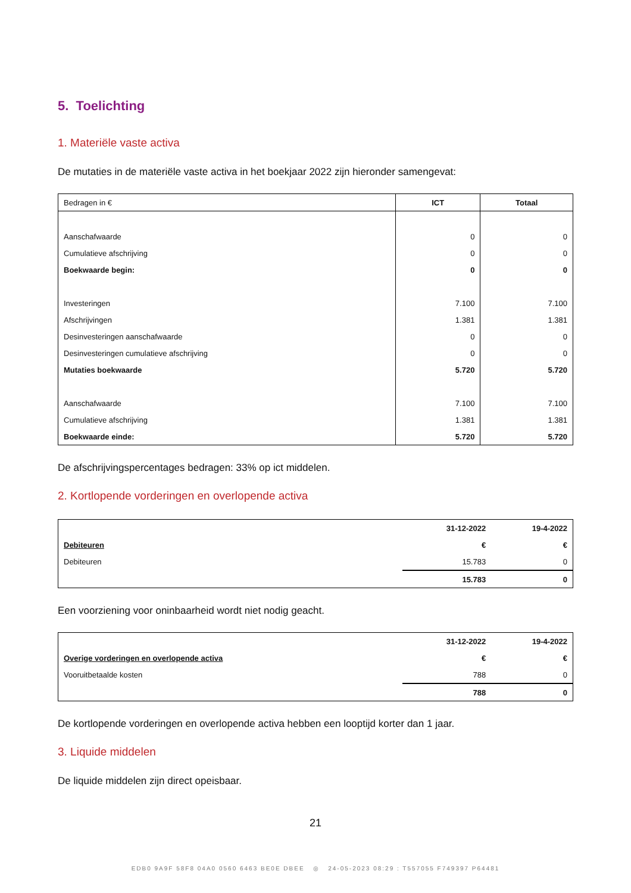5. Toelichting
1. Materiële vaste activa
De mutaties in de materiële vaste activa in het boekjaar 2022 zijn hieronder samengevat:
| Bedragen in € | ICT | Totaal |
| --- | --- | --- |
| Aanschafwaarde | 0 | 0 |
| Cumulatieve afschrijving | 0 | 0 |
| Boekwaarde begin: | 0 | 0 |
| Investeringen | 7.100 | 7.100 |
| Afschrijvingen | 1.381 | 1.381 |
| Desinvesteringen aanschafwaarde | 0 | 0 |
| Desinvesteringen cumulatieve afschrijving | 0 | 0 |
| Mutaties boekwaarde | 5.720 | 5.720 |
| Aanschafwaarde | 7.100 | 7.100 |
| Cumulatieve afschrijving | 1.381 | 1.381 |
| Boekwaarde einde: | 5.720 | 5.720 |
De afschrijvingspercentages bedragen: 33% op ict middelen.
2. Kortlopende vorderingen en overlopende activa
| | 31-12-2022 | 19-4-2022 |
| Debiteuren | € | € |
| Debiteuren | 15.783 | 0 |
| | 15.783 | 0 |
Een voorziening voor oninbaarheid wordt niet nodig geacht.
| | 31-12-2022 | 19-4-2022 |
| Overige vorderingen en overlopende activa | € | € |
| Vooruitbetaalde kosten | 788 | 0 |
| | 788 | 0 |
De kortlopende vorderingen en overlopende activa hebben een looptijd korter dan 1 jaar.
3. Liquide middelen
De liquide middelen zijn direct opeisbaar.
21
EDB0 9A9F 58F8 04A0 0560 6463 BE0E DBEE ◎ 24-05-2023 08:29 : T557055 F749397 P64481